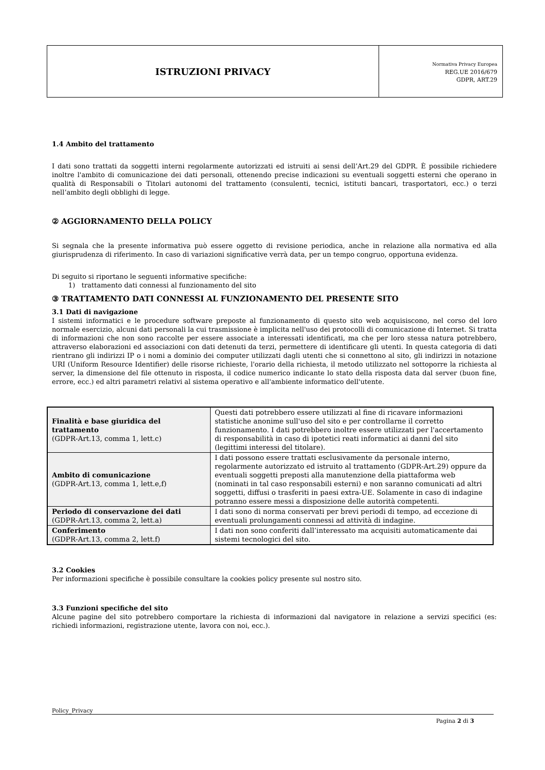ISTRUZIONI PRIVACY
Normativa Privacy Europea
REG.UE 2016/679
GDPR, ART.29
1.4 Ambito del trattamento
I dati sono trattati da soggetti interni regolarmente autorizzati ed istruiti ai sensi dell’Art.29 del GDPR. È possibile richiedere inoltre l'ambito di comunicazione dei dati personali, ottenendo precise indicazioni su eventuali soggetti esterni che operano in qualità di Responsabili o Titolari autonomi del trattamento (consulenti, tecnici, istituti bancari, trasportatori, ecc.) o terzi nell’ambito degli obblighi di legge.
② AGGIORNAMENTO DELLA POLICY
Si segnala che la presente informativa può essere oggetto di revisione periodica, anche in relazione alla normativa ed alla giurisprudenza di riferimento. In caso di variazioni significative verrà data, per un tempo congruo, opportuna evidenza.
Di seguito si riportano le seguenti informative specifiche:
1) trattamento dati connessi al funzionamento del sito
③ TRATTAMENTO DATI CONNESSI AL FUNZIONAMENTO DEL PRESENTE SITO
3.1 Dati di navigazione
I sistemi informatici e le procedure software preposte al funzionamento di questo sito web acquisiscono, nel corso del loro normale esercizio, alcuni dati personali la cui trasmissione è implicita nell'uso dei protocolli di comunicazione di Internet. Si tratta di informazioni che non sono raccolte per essere associate a interessati identificati, ma che per loro stessa natura potrebbero, attraverso elaborazioni ed associazioni con dati detenuti da terzi, permettere di identificare gli utenti. In questa categoria di dati rientrano gli indirizzi IP o i nomi a dominio dei computer utilizzati dagli utenti che si connettono al sito, gli indirizzi in notazione URI (Uniform Resource Identifier) delle risorse richieste, l'orario della richiesta, il metodo utilizzato nel sottoporre la richiesta al server, la dimensione del file ottenuto in risposta, il codice numerico indicante lo stato della risposta data dal server (buon fine, errore, ecc.) ed altri parametri relativi al sistema operativo e all'ambiente informatico dell'utente.
| Finalità e base giuridica del trattamento (GDPR-Art.13, comma 1, lett.c) | Questi dati potrebbero essere utilizzati al fine di ricavare informazioni statistiche anonime sull'uso del sito e per controllarne il corretto funzionamento. I dati potrebbero inoltre essere utilizzati per l'accertamento di responsabilità in caso di ipotetici reati informatici ai danni del sito (legittimi interessi del titolare). |
| Ambito di comunicazione (GDPR-Art.13, comma 1, lett.e,f) | I dati possono essere trattati esclusivamente da personale interno, regolarmente autorizzato ed istruito al trattamento (GDPR-Art.29) oppure da eventuali soggetti preposti alla manutenzione della piattaforma web (nominati in tal caso responsabili esterni) e non saranno comunicati ad altri soggetti, diffusi o trasferiti in paesi extra-UE. Solamente in caso di indagine potranno essere messi a disposizione delle autorità competenti. |
| Periodo di conservazione dei dati (GDPR-Art.13, comma 2, lett.a) | I dati sono di norma conservati per brevi periodi di tempo, ad eccezione di eventuali prolungamenti connessi ad attività di indagine. |
| Conferimento (GDPR-Art.13, comma 2, lett.f) | I dati non sono conferiti dall’interessato ma acquisiti automaticamente dai sistemi tecnologici del sito. |
3.2 Cookies
Per informazioni specifiche è possibile consultare la cookies policy presente sul nostro sito.
3.3 Funzioni specifiche del sito
Alcune pagine del sito potrebbero comportare la richiesta di informazioni dal navigatore in relazione a servizi specifici (es: richiedi informazioni, registrazione utente, lavora con noi, ecc.).
Policy_Privacy
Pagina 2 di 3